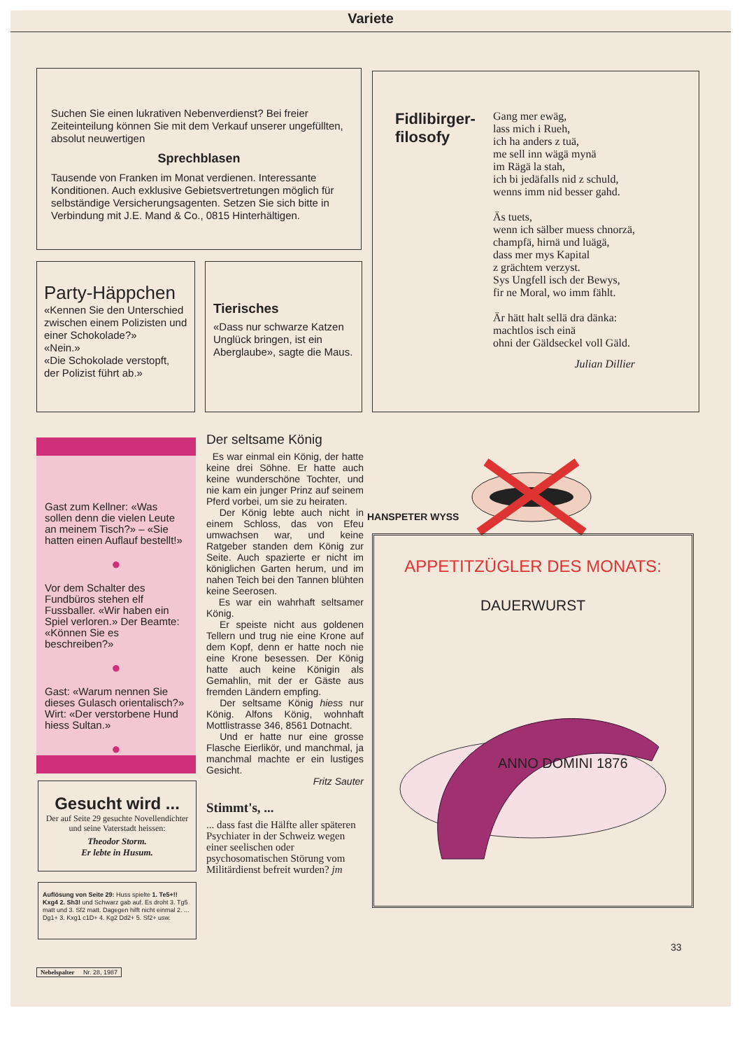Variete
Suchen Sie einen lukrativen Nebenverdienst? Bei freier Zeiteinteilung können Sie mit dem Verkauf unserer ungefüllten, absolut neuwertigen
Sprechblasen
Tausende von Franken im Monat verdienen. Interessante Konditionen. Auch exklusive Gebietsvertretungen möglich für selbständige Versicherungsagenten. Setzen Sie sich bitte in Verbindung mit J.E. Mand & Co., 0815 Hinterhältigen.
Fidlibirger-
filosofy
Gang mer ewäg,
lass mich i Rueh,
ich ha anders z tuä,
me sell inn wägä mynä
im Rägä la stah,
ich bi jedäfalls nid z schuld,
wenns imm nid besser gahd.
Äs tuets,
wenn ich sälber muess chnorzä,
champfä, hirnä und luägä,
dass mer mys Kapital
z grächtem verzyst.
Sys Ungfell isch der Bewys,
fir ne Moral, wo imm fählt.
Är hätt halt sellä dra dänka:
machtlos isch einä
ohni der Gäldseckel voll Gäld.
Julian Dillier
Party-Häppchen
«Kennen Sie den Unterschied zwischen einem Polizisten und einer Schokolade?»
«Nein.»
«Die Schokolade verstopft, der Polizist führt ab.»
Tierisches
«Dass nur schwarze Katzen Unglück bringen, ist ein Aberglaube», sagte die Maus.
Gast zum Kellner: «Was sollen denn die vielen Leute an meinem Tisch?» – «Sie hatten einen Auflauf bestellt!»
●
Vor dem Schalter des Fundbüros stehen elf Fussballer. «Wir haben ein Spiel verloren.» Der Beamte: «Können Sie es beschreiben?»
●
Gast: «Warum nennen Sie dieses Gulasch orientalisch?» Wirt: «Der verstorbene Hund hiess Sultan.»
●
Gesucht wird ...
Der auf Seite 29 gesuchte Novellendichter und seine Vaterstadt heissen:
Theodor Storm.
Er lebte in Husum.
Auflösung von Seite 29: Huss spielte 1. Te5+!! Kxg4 2. Sh3! und Schwarz gab auf. Es droht 3. Tg5 matt und 3. Sf2 matt. Dagegen hilft nicht einmal 2. ... Dg1+ 3. Kxg1 c1D+ 4. Kg2 Dd2+ 5. Sf2+ usw.
Der seltsame König
Es war einmal ein König, der hatte keine drei Söhne. Er hatte auch keine wunderschöne Tochter, und nie kam ein junger Prinz auf seinem Pferd vorbei, um sie zu heiraten.
Der König lebte auch nicht in einem Schloss, das von Efeu umwachsen war, und keine Ratgeber standen dem König zur Seite. Auch spazierte er nicht im königlichen Garten herum, und im nahen Teich bei den Tannen blühten keine Seerosen.
Es war ein wahrhaft seltsamer König.
Er speiste nicht aus goldenen Tellern und trug nie eine Krone auf dem Kopf, denn er hatte noch nie eine Krone besessen. Der König hatte auch keine Königin als Gemahlin, mit der er Gäste aus fremden Ländern empfing.
Der seltsame König hiess nur König. Alfons König, wohnhaft Mottlistrasse 346, 8561 Dotnacht.
Und er hatte nur eine grosse Flasche Eierlikör, und manchmal, ja manchmal machte er ein lustiges Gesicht.
Fritz Sauter
Stimmt's, ...
... dass fast die Hälfte aller späteren Psychiater in der Schweiz wegen einer seelischen oder psychosomatischen Störung vom Militärdienst befreit wurden? jm
HANSPETER WYSS
APPETITZÜGLER DES MONATS:
DAUERWURST
ANNO DOMINI 1876
33
Nebelspalter Nr. 28, 1987